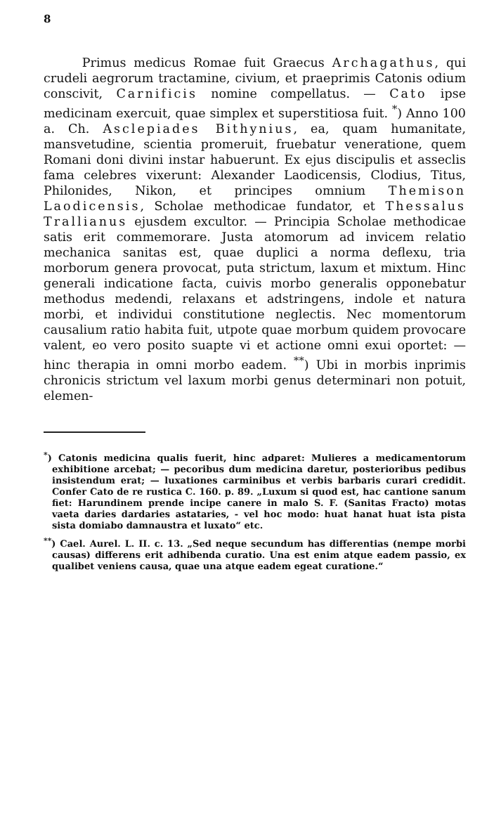8
Primus medicus Romae fuit Graecus Archagathus, qui crudeli aegrorum tractamine, civium, et praeprimis Catonis odium conscivit, Carnificis nomine compellatus. — Cato ipse medicinam exercuit, quae simplex et superstitiosa fuit. <sup>*</sup>) Anno 100 a. Ch. Asclepiades Bithynius, ea, quam humanitate, mansvetudine, scientia promeruit, fruebatur veneratione, quem Romani doni divini instar habuerunt. Ex ejus discipulis et asseclis fama celebres vixerunt: Alexander Laodicensis, Clodius, Titus, Philonides, Nikon, et principes omnium Themison Laodicensis, Scholae methodicae fundator, et Thessalus Trallianus ejusdem excultor. — Principia Scholae methodicae satis erit commemorare. Justa atomorum ad invicem relatio mechanica sanitas est, quae duplici a norma deflexu, tria morborum genera provocat, puta strictum, laxum et mixtum. Hinc generali indicatione facta, cuivis morbo generalis opponebatur methodus medendi, relaxans et adstringens, indole et natura morbi, et individui constitutione neglectis. Nec momentorum causalium ratio habita fuit, utpote quae morbum quidem provocare valent, eo vero posito suapte vi et actione omni exui oportet: — hinc therapia in omni morbo eadem. <sup>**</sup>) Ubi in morbis inprimis chronicis strictum vel laxum morbi genus determinari non potuit, elemen-
<sup>*</sup>) Catonis medicina qualis fuerit, hinc adparet: Mulieres a medicamentorum exhibitione arcebat; — pecoribus dum medicina daretur, posterioribus pedibus insistendum erat; — luxationes carminibus et verbis barbaris curari credidit. Confer Cato de re rustica C. 160. p. 89. „Luxum si quod est, hac cantione sanum fiet: Harundinem prende incipe canere in malo S. F. (Sanitas Fracto) motas vaeta daries dardaries astataries, - vel hoc modo: huat hanat huat ista pista sista domiabo damnaustra et luxato“ etc.
<sup>**</sup>) Cael. Aurel. L. II. c. 13. „Sed neque secundum has differentias (nempe morbi causas) differens erit adhibenda curatio. Una est enim atque eadem passio, ex qualibet veniens causa, quae una atque eadem egeat curatione.“